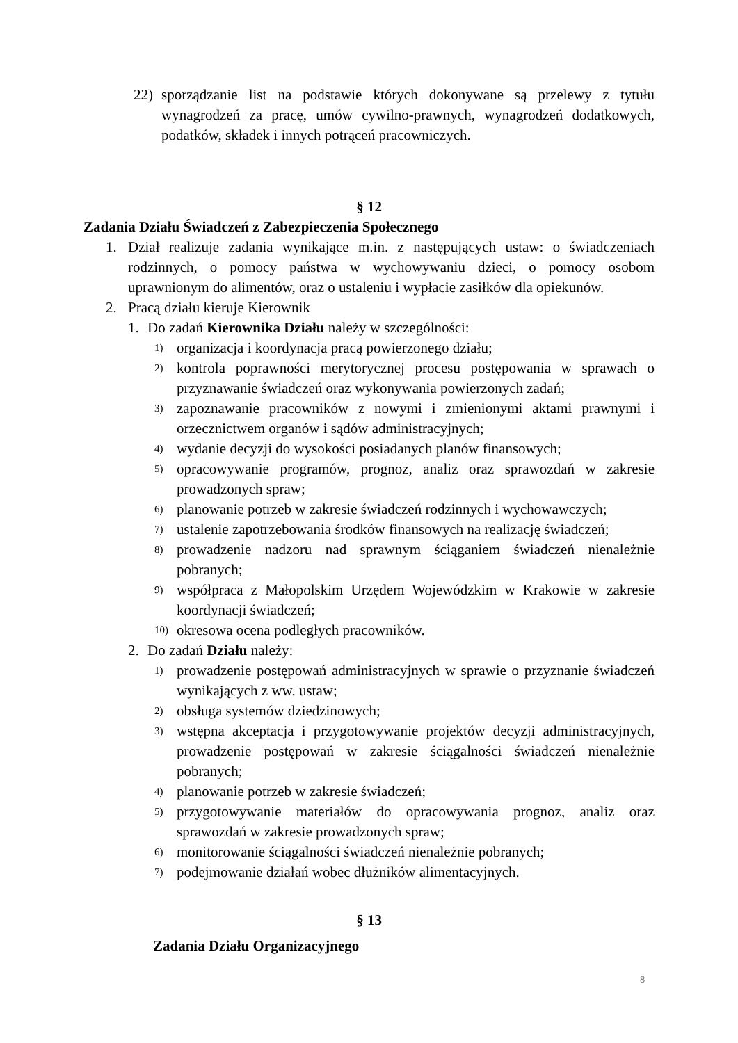22) sporządzanie list na podstawie których dokonywane są przelewy z tytułu wynagrodzeń za pracę, umów cywilno-prawnych, wynagrodzeń dodatkowych, podatków, składek i innych potrąceń pracowniczych.
§ 12
Zadania Działu Świadczeń z Zabezpieczenia Społecznego
1. Dział realizuje zadania wynikające m.in. z następujących ustaw: o świadczeniach rodzinnych, o pomocy państwa w wychowywaniu dzieci, o pomocy osobom uprawnionym do alimentów, oraz o ustaleniu i wypłacie zasiłków dla opiekunów.
2. Pracą działu kieruje Kierownik
1. Do zadań Kierownika Działu należy w szczególności:
1) organizacja i koordynacja pracą powierzonego działu;
2) kontrola poprawności merytorycznej procesu postępowania w sprawach o przyznawanie świadczeń oraz wykonywania powierzonych zadań;
3) zapoznawanie pracowników z nowymi i zmienionymi aktami prawnymi i orzecznictwem organów i sądów administracyjnych;
4) wydanie decyzji do wysokości posiadanych planów finansowych;
5) opracowywanie programów, prognoz, analiz oraz sprawozdań w zakresie prowadzonych spraw;
6) planowanie potrzeb w zakresie świadczeń rodzinnych i wychowawczych;
7) ustalenie zapotrzebowania środków finansowych na realizację świadczeń;
8) prowadzenie nadzoru nad sprawnym ściąganiem świadczeń nienależnie pobranych;
9) współpraca z Małopolskim Urzędem Wojewódzkim w Krakowie w zakresie koordynacji świadczeń;
10) okresowa ocena podległych pracowników.
2. Do zadań Działu należy:
1) prowadzenie postępowań administracyjnych w sprawie o przyznanie świadczeń wynikających z ww. ustaw;
2) obsługa systemów dziedzinowych;
3) wstępna akceptacja i przygotowywanie projektów decyzji administracyjnych, prowadzenie postępowań w zakresie ściągalności świadczeń nienależnie pobranych;
4) planowanie potrzeb w zakresie świadczeń;
5) przygotowywanie materiałów do opracowywania prognoz, analiz oraz sprawozdań w zakresie prowadzonych spraw;
6) monitorowanie ściągalności świadczeń nienależnie pobranych;
7) podejmowanie działań wobec dłużników alimentacyjnych.
§ 13
Zadania Działu Organizacyjnego
8